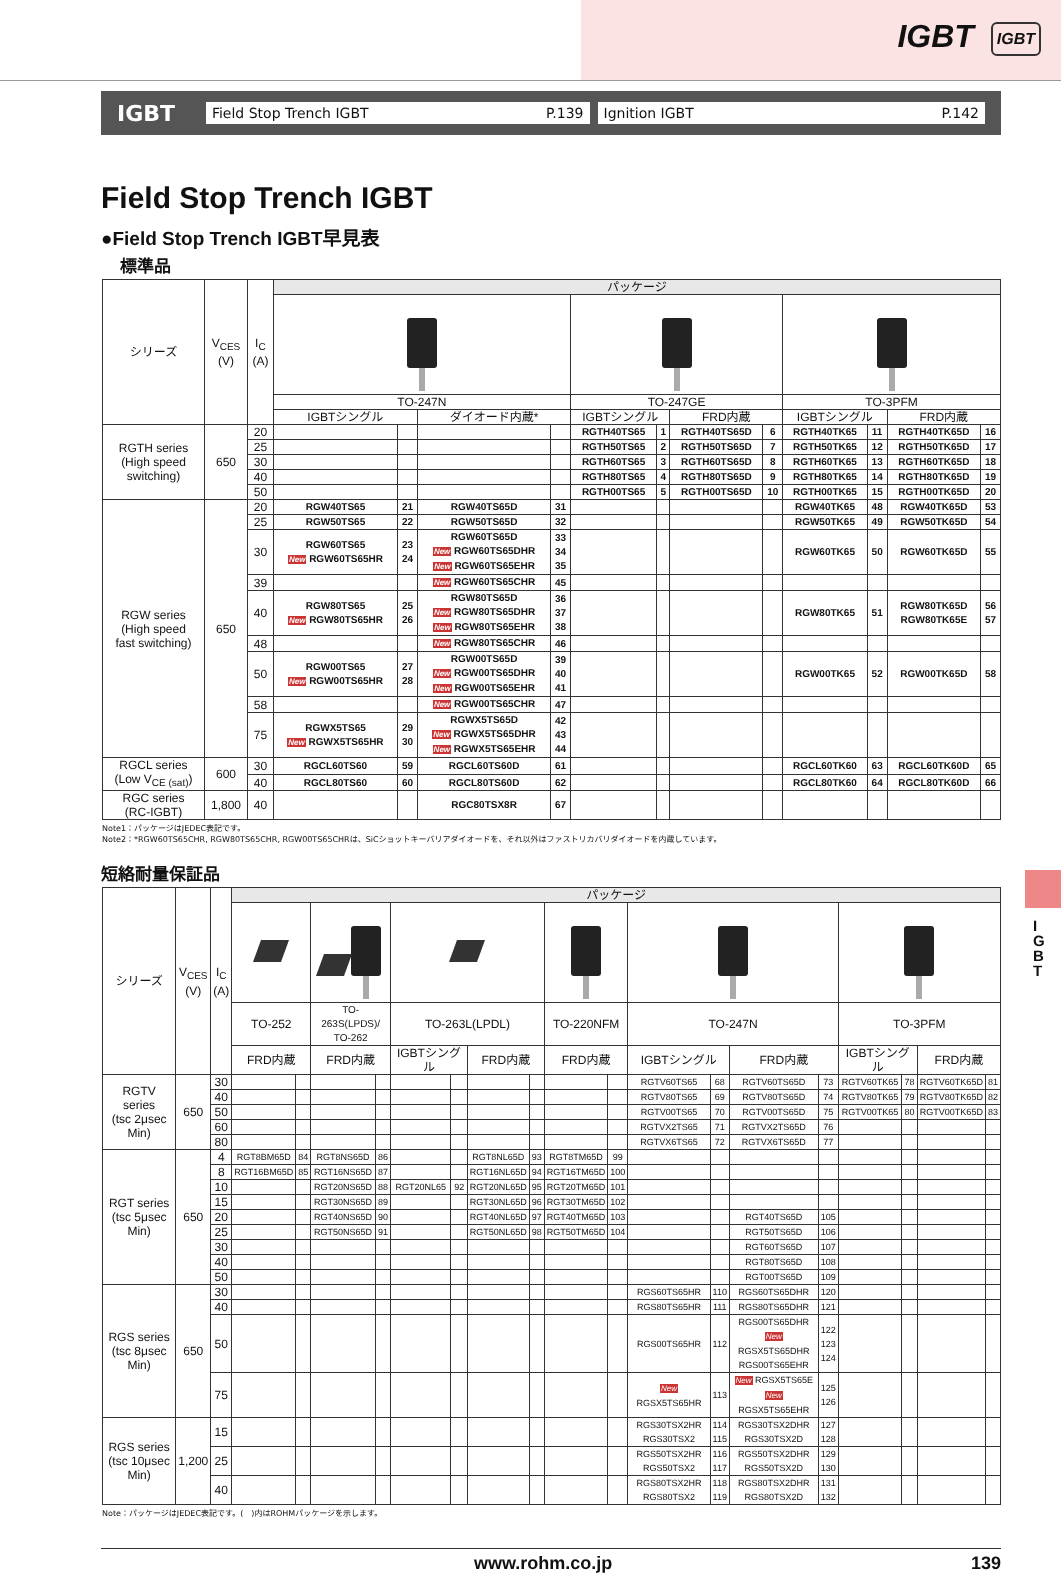IGBT IGBT
IGBT
Field Stop Trench IGBT P.139 Ignition IGBT P.142
Field Stop Trench IGBT
●Field Stop Trench IGBT早見表
標準品
| シリーズ | V<sub>CES</sub> (V) | I<sub>C</sub> (A) | パッケージ | | | | | | | | | | | |
| --- | --- | --- | --- | --- | --- | --- | --- | --- | --- | --- | --- | --- | --- | --- |
| | | | TO-247N | | | | TO-247GE | | | | TO-3PFM | | | |
| | | | IGBTシングル | | ダイオード内蔵* | | IGBTシングル | | FRD内蔵 | | IGBTシングル | | FRD内蔵 | |
| RGTH series (High speed switching) | 650 | 20 | | | | | RGTH40TS65 | 1 | RGTH40TS65D | 6 | RGTH40TK65 | 11 | RGTH40TK65D | 16 |
| | | 25 | | | | | RGTH50TS65 | 2 | RGTH50TS65D | 7 | RGTH50TK65 | 12 | RGTH50TK65D | 17 |
| | | 30 | | | | | RGTH60TS65 | 3 | RGTH60TS65D | 8 | RGTH60TK65 | 13 | RGTH60TK65D | 18 |
| | | 40 | | | | | RGTH80TS65 | 4 | RGTH80TS65D | 9 | RGTH80TK65 | 14 | RGTH80TK65D | 19 |
| | | 50 | | | | | RGTH00TS65 | 5 | RGTH00TS65D | 10 | RGTH00TK65 | 15 | RGTH00TK65D | 20 |
| RGW series (High speed fast switching) | 650 | 20 | RGW40TS65 | 21 | RGW40TS65D | 31 | | | | | RGW40TK65 | 48 | RGW40TK65D | 53 |
| | | 25 | RGW50TS65 | 22 | RGW50TS65D | 32 | | | | | RGW50TK65 | 49 | RGW50TK65D | 54 |
| | | 30 | RGW60TS65 New RGW60TS65HR | 23 24 | RGW60TS65D New RGW60TS65DHR New RGW60TS65EHR | 33 34 35 | | | | | RGW60TK65 | 50 | RGW60TK65D | 55 |
| | | 39 | | | New RGW60TS65CHR | 45 | | | | | | | | |
| | | 40 | RGW80TS65 New RGW80TS65HR | 25 26 | RGW80TS65D New RGW80TS65DHR New RGW80TS65EHR | 36 37 38 | | | | | RGW80TK65 | 51 | RGW80TK65D RGW80TK65E | 56 57 |
| | | 48 | | | New RGW80TS65CHR | 46 | | | | | | | | |
| | | 50 | RGW00TS65 New RGW00TS65HR | 27 28 | RGW00TS65D New RGW00TS65DHR New RGW00TS65EHR | 39 40 41 | | | | | RGW00TK65 | 52 | RGW00TK65D | 58 |
| | | 58 | | | New RGW00TS65CHR | 47 | | | | | | | | |
| | | 75 | RGWX5TS65 New RGWX5TS65HR | 29 30 | RGWX5TS65D New RGWX5TS65DHR New RGWX5TS65EHR | 42 43 44 | | | | | | | | |
| RGCL series (Low V<sub>CE (sat)</sub>) | 600 | 30 | RGCL60TS60 | 59 | RGCL60TS60D | 61 | | | | | RGCL60TK60 | 63 | RGCL60TK60D | 65 |
| | | 40 | RGCL80TS60 | 60 | RGCL80TS60D | 62 | | | | | RGCL80TK60 | 64 | RGCL80TK60D | 66 |
| RGC series (RC-IGBT) | 1,800 | 40 | | | RGC80TSX8R | 67 | | | | | | | | |
Note1：パッケージはJEDEC表記です。
Note2：*RGW60TS65CHR, RGW80TS65CHR, RGW00TS65CHRは、SiCショットキーバリアダイオードを、それ以外はファストリカバリダイオードを内蔵しています。
短絡耐量保証品
| シリーズ | V<sub>CES</sub> (V) | I<sub>C</sub> (A) | パッケージ | | | | | | | | | | | | | | | | | |
| --- | --- | --- | --- | --- | --- | --- | --- | --- | --- | --- | --- | --- | --- | --- | --- | --- | --- | --- | --- | --- |
| | | | TO-252 | | TO-263S(LPDS)/ TO-262 | | TO-263L(LPDL) | | | | TO-220NFM | | TO-247N | | | | TO-3PFM | | | |
| | | | FRD内蔵 | | FRD内蔵 | | IGBTシングル | | FRD内蔵 | | FRD内蔵 | | IGBTシングル | | FRD内蔵 | | IGBTシングル | | FRD内蔵 | |
| RGTV series (tsc 2μsec Min) | 650 | 30 | | | | | | | | | | | RGTV60TS65 | 68 | RGTV60TS65D | 73 | RGTV60TK65 | 78 | RGTV60TK65D | 81 |
| | | 40 | | | | | | | | | | | RGTV80TS65 | 69 | RGTV80TS65D | 74 | RGTV80TK65 | 79 | RGTV80TK65D | 82 |
| | | 50 | | | | | | | | | | | RGTV00TS65 | 70 | RGTV00TS65D | 75 | RGTV00TK65 | 80 | RGTV00TK65D | 83 |
| | | 60 | | | | | | | | | | | RGTVX2TS65 | 71 | RGTVX2TS65D | 76 | | | | |
| | | 80 | | | | | | | | | | | RGTVX6TS65 | 72 | RGTVX6TS65D | 77 | | | | |
| RGT series (tsc 5μsec Min) | 650 | 4 | RGT8BM65D | 84 | RGT8NS65D | 86 | | | RGT8NL65D | 93 | RGT8TM65D | 99 | | | | | | | | |
| | | 8 | RGT16BM65D | 85 | RGT16NS65D | 87 | | | RGT16NL65D | 94 | RGT16TM65D | 100 | | | | | | | | |
| | | 10 | | | RGT20NS65D | 88 | RGT20NL65 | 92 | RGT20NL65D | 95 | RGT20TM65D | 101 | | | | | | | | |
| | | 15 | | | RGT30NS65D | 89 | | | RGT30NL65D | 96 | RGT30TM65D | 102 | | | | | | | | |
| | | 20 | | | RGT40NS65D | 90 | | | RGT40NL65D | 97 | RGT40TM65D | 103 | | | RGT40TS65D | 105 | | | | |
| | | 25 | | | RGT50NS65D | 91 | | | RGT50NL65D | 98 | RGT50TM65D | 104 | | | RGT50TS65D | 106 | | | | |
| | | 30 | | | | | | | | | | | | | RGT60TS65D | 107 | | | | |
| | | 40 | | | | | | | | | | | | | RGT80TS65D | 108 | | | | |
| | | 50 | | | | | | | | | | | | | RGT00TS65D | 109 | | | | |
| RGS series (tsc 8μsec Min) | 650 | 30 | | | | | | | | | | | RGS60TS65HR | 110 | RGS60TS65DHR | 120 | | | | |
| | | 40 | | | | | | | | | | | RGS80TS65HR | 111 | RGS80TS65DHR | 121 | | | | |
| | | 50 | | | | | | | | | | | RGS00TS65HR | 112 | RGS00TS65DHR New RGSX5TS65DHR RGS00TS65EHR | 122 123 124 | | | | |
| | | 75 | | | | | | | | | | | New RGSX5TS65HR | 113 | New RGSX5TS65E New RGSX5TS65EHR | 125 126 | | | | |
| RGS series (tsc 10μsec Min) | 1,200 | 15 | | | | | | | | | | | RGS30TSX2HR RGS30TSX2 | 114 115 | RGS30TSX2DHR RGS30TSX2D | 127 128 | | | | |
| | | 25 | | | | | | | | | | | RGS50TSX2HR RGS50TSX2 | 116 117 | RGS50TSX2DHR RGS50TSX2D | 129 130 | | | | |
| | | 40 | | | | | | | | | | | RGS80TSX2HR RGS80TSX2 | 118 119 | RGS80TSX2DHR RGS80TSX2D | 131 132 | | | | |
Note：パッケージはJEDEC表記です。(　)内はROHMパッケージを示します。
I G B T
www.rohm.co.jp 139